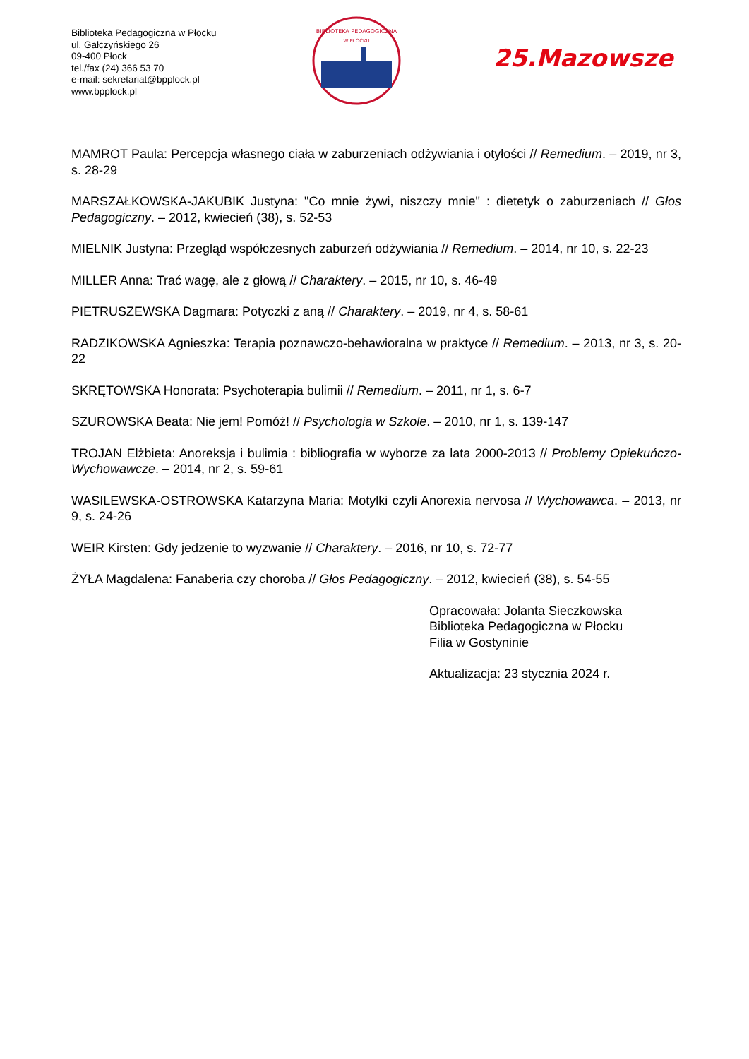Biblioteka Pedagogiczna w Płocku
ul. Gałczyńskiego 26
09-400 Płock
tel./fax (24) 366 53 70
e-mail: sekretariat@bpplock.pl
www.bpplock.pl
BIBLIOTEKA PEDAGOGICZNA
W PŁOCKU
25.Mazowsze
MAMROT Paula: Percepcja własnego ciała w zaburzeniach odżywiania i otyłości // Remedium. – 2019, nr 3, s. 28-29
MARSZAŁKOWSKA-JAKUBIK Justyna: "Co mnie żywi, niszczy mnie" : dietetyk o zaburzeniach // Głos Pedagogiczny. – 2012, kwiecień (38), s. 52-53
MIELNIK Justyna: Przegląd współczesnych zaburzeń odżywiania // Remedium. – 2014, nr 10, s. 22-23
MILLER Anna: Trać wagę, ale z głową // Charaktery. – 2015, nr 10, s. 46-49
PIETRUSZEWSKA Dagmara: Potyczki z aną // Charaktery. – 2019, nr 4, s. 58-61
RADZIKOWSKA Agnieszka: Terapia poznawczo-behawioralna w praktyce // Remedium. – 2013, nr 3, s. 20-22
SKRĘTOWSKA Honorata: Psychoterapia bulimii // Remedium. – 2011, nr 1, s. 6-7
SZUROWSKA Beata: Nie jem! Pomóż! // Psychologia w Szkole. – 2010, nr 1, s. 139-147
TROJAN Elżbieta: Anoreksja i bulimia : bibliografia w wyborze za lata 2000-2013 // Problemy Opiekuńczo-Wychowawcze. – 2014, nr 2, s. 59-61
WASILEWSKA-OSTROWSKA Katarzyna Maria: Motylki czyli Anorexia nervosa // Wychowawca. – 2013, nr 9, s. 24-26
WEIR Kirsten: Gdy jedzenie to wyzwanie // Charaktery. – 2016, nr 10, s. 72-77
ŻYŁA Magdalena: Fanaberia czy choroba // Głos Pedagogiczny. – 2012, kwiecień (38), s. 54-55
Opracowała: Jolanta Sieczkowska
Biblioteka Pedagogiczna w Płocku
Filia w Gostyninie
Aktualizacja: 23 stycznia 2024 r.